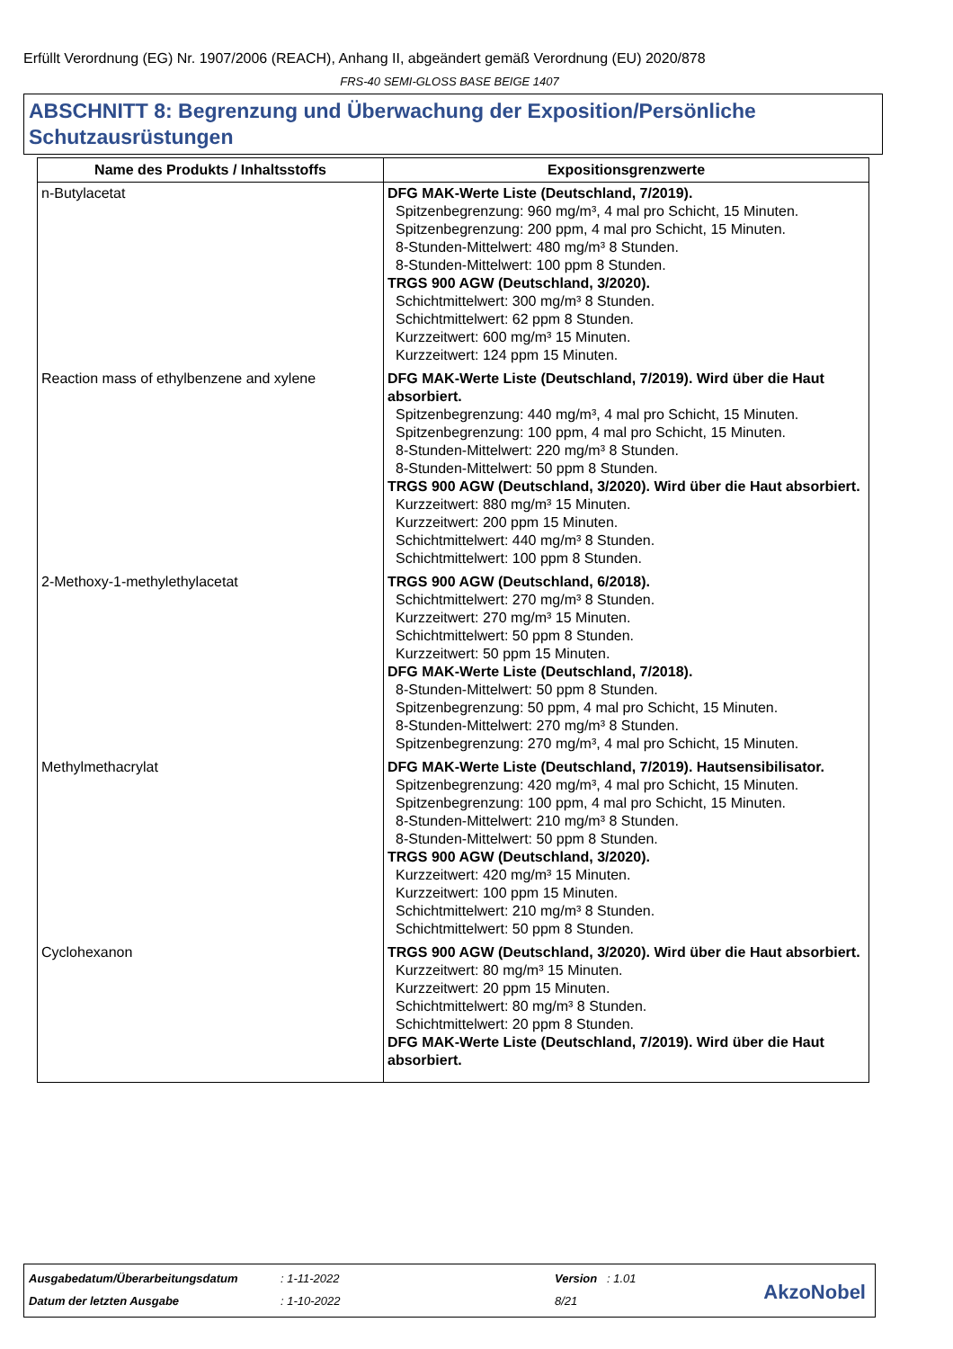Erfüllt Verordnung (EG) Nr. 1907/2006 (REACH), Anhang II, abgeändert gemäß Verordnung (EU) 2020/878
FRS-40 SEMI-GLOSS BASE BEIGE 1407
ABSCHNITT 8: Begrenzung und Überwachung der Exposition/Persönliche Schutzausrüstungen
| Name des Produkts / Inhaltsstoffs | Expositionsgrenzwerte |
| --- | --- |
| n-Butylacetat | DFG MAK-Werte Liste (Deutschland, 7/2019). Spitzenbegrenzung: 960 mg/m³, 4 mal pro Schicht, 15 Minuten. Spitzenbegrenzung: 200 ppm, 4 mal pro Schicht, 15 Minuten. 8-Stunden-Mittelwert: 480 mg/m³ 8 Stunden. 8-Stunden-Mittelwert: 100 ppm 8 Stunden. TRGS 900 AGW (Deutschland, 3/2020). Schichtmittelwert: 300 mg/m³ 8 Stunden. Schichtmittelwert: 62 ppm 8 Stunden. Kurzzeitwert: 600 mg/m³ 15 Minuten. Kurzzeitwert: 124 ppm 15 Minuten. |
| Reaction mass of ethylbenzene and xylene | DFG MAK-Werte Liste (Deutschland, 7/2019). Wird über die Haut absorbiert. Spitzenbegrenzung: 440 mg/m³, 4 mal pro Schicht, 15 Minuten. Spitzenbegrenzung: 100 ppm, 4 mal pro Schicht, 15 Minuten. 8-Stunden-Mittelwert: 220 mg/m³ 8 Stunden. 8-Stunden-Mittelwert: 50 ppm 8 Stunden. TRGS 900 AGW (Deutschland, 3/2020). Wird über die Haut absorbiert. Kurzzeitwert: 880 mg/m³ 15 Minuten. Kurzzeitwert: 200 ppm 15 Minuten. Schichtmittelwert: 440 mg/m³ 8 Stunden. Schichtmittelwert: 100 ppm 8 Stunden. |
| 2-Methoxy-1-methylethylacetat | TRGS 900 AGW (Deutschland, 6/2018). Schichtmittelwert: 270 mg/m³ 8 Stunden. Kurzzeitwert: 270 mg/m³ 15 Minuten. Schichtmittelwert: 50 ppm 8 Stunden. Kurzzeitwert: 50 ppm 15 Minuten. DFG MAK-Werte Liste (Deutschland, 7/2018). 8-Stunden-Mittelwert: 50 ppm 8 Stunden. Spitzenbegrenzung: 50 ppm, 4 mal pro Schicht, 15 Minuten. 8-Stunden-Mittelwert: 270 mg/m³ 8 Stunden. Spitzenbegrenzung: 270 mg/m³, 4 mal pro Schicht, 15 Minuten. |
| Methylmethacrylat | DFG MAK-Werte Liste (Deutschland, 7/2019). Hautsensibilisator. Spitzenbegrenzung: 420 mg/m³, 4 mal pro Schicht, 15 Minuten. Spitzenbegrenzung: 100 ppm, 4 mal pro Schicht, 15 Minuten. 8-Stunden-Mittelwert: 210 mg/m³ 8 Stunden. 8-Stunden-Mittelwert: 50 ppm 8 Stunden. TRGS 900 AGW (Deutschland, 3/2020). Kurzzeitwert: 420 mg/m³ 15 Minuten. Kurzzeitwert: 100 ppm 15 Minuten. Schichtmittelwert: 210 mg/m³ 8 Stunden. Schichtmittelwert: 50 ppm 8 Stunden. |
| Cyclohexanon | TRGS 900 AGW (Deutschland, 3/2020). Wird über die Haut absorbiert. Kurzzeitwert: 80 mg/m³ 15 Minuten. Kurzzeitwert: 20 ppm 15 Minuten. Schichtmittelwert: 80 mg/m³ 8 Stunden. Schichtmittelwert: 20 ppm 8 Stunden. DFG MAK-Werte Liste (Deutschland, 7/2019). Wird über die Haut absorbiert. |
Ausgabedatum/Überarbeitungsdatum
: 1-11-2022 Version : 1.01
Datum der letzten Ausgabe : 1-10-2022 8/21 AkzoNobel